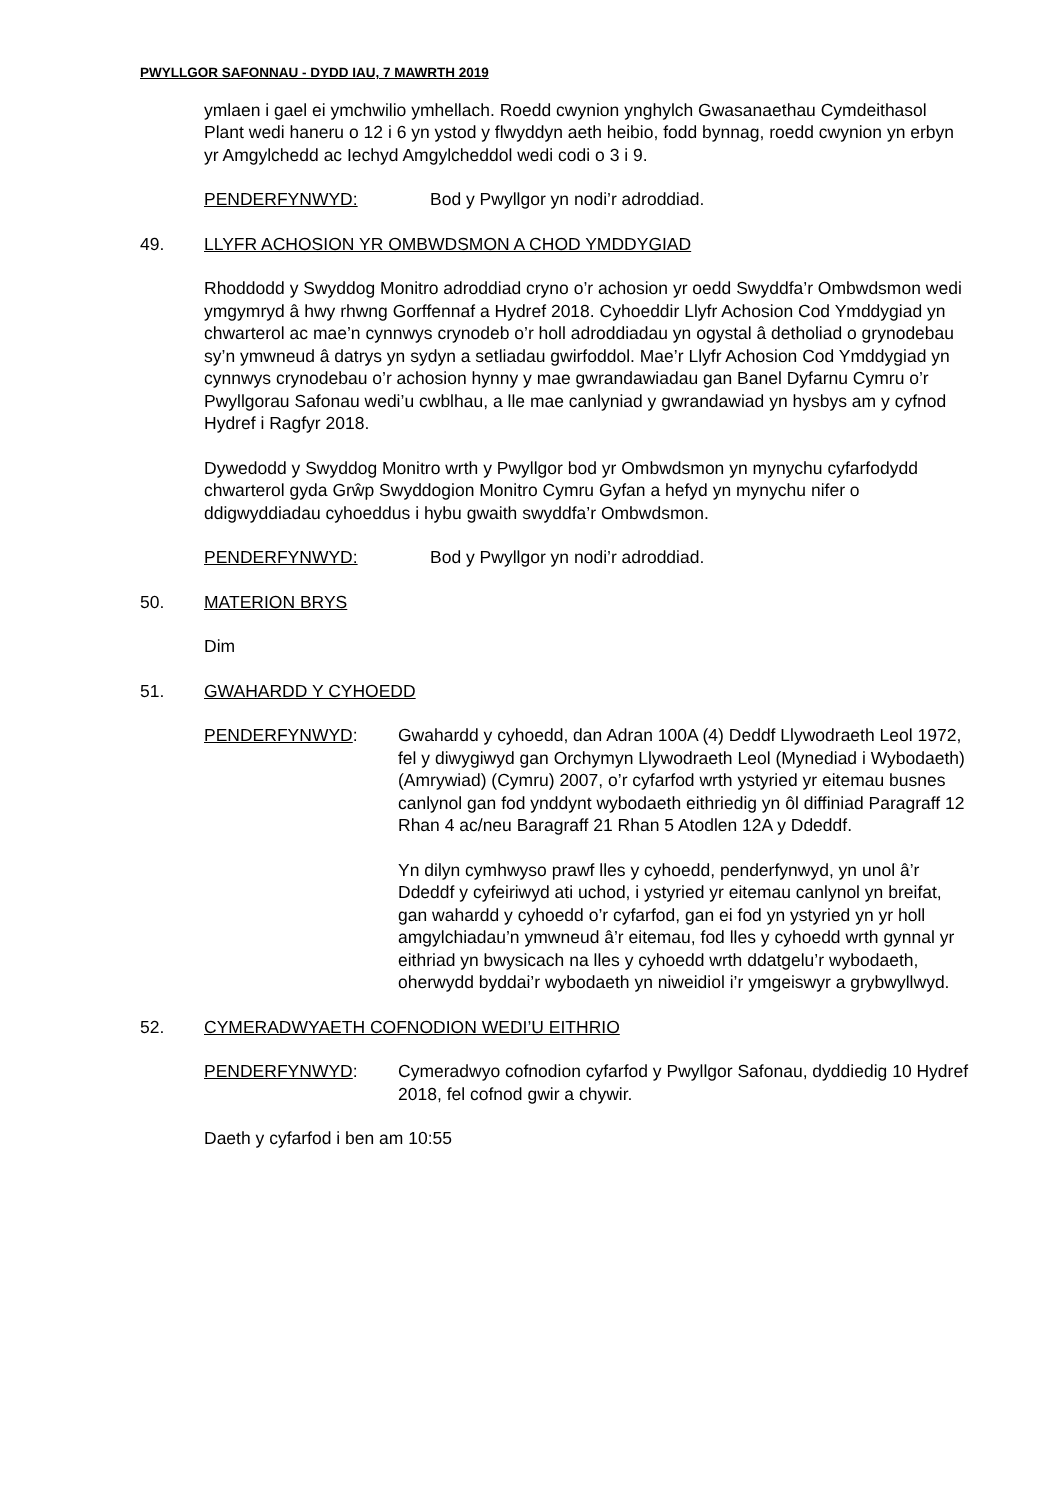PWYLLGOR SAFONNAU - DYDD IAU, 7 MAWRTH 2019
ymlaen i gael ei ymchwilio ymhellach. Roedd cwynion ynghylch Gwasanaethau Cymdeithasol Plant wedi haneru o 12 i 6 yn ystod y flwyddyn aeth heibio, fodd bynnag, roedd cwynion yn erbyn yr Amgylchedd ac Iechyd Amgylcheddol wedi codi o 3 i 9.
PENDERFYNWYD: Bod y Pwyllgor yn nodi’r adroddiad.
49. LLYFR ACHOSION YR OMBWDSMON A CHOD YMDDYGIAD
Rhoddodd y Swyddog Monitro adroddiad cryno o’r achosion yr oedd Swyddfa’r Ombwdsmon wedi ymgymryd â hwy rhwng Gorffennaf a Hydref 2018. Cyhoeddir Llyfr Achosion Cod Ymddygiad yn chwarterol ac mae’n cynnwys crynodeb o’r holl adroddiadau yn ogystal â detholiad o grynodebau sy’n ymwneud â datrys yn sydyn a setliadau gwirfoddol. Mae’r Llyfr Achosion Cod Ymddygiad yn cynnwys crynodebau o’r achosion hynny y mae gwrandawiadau gan Banel Dyfarnu Cymru o’r Pwyllgorau Safonau wedi’u cwblhau, a lle mae canlyniad y gwrandawiad yn hysbys am y cyfnod Hydref i Ragfyr 2018.
Dywedodd y Swyddog Monitro wrth y Pwyllgor bod yr Ombwdsmon yn mynychu cyfarfodydd chwarterol gyda Grŵp Swyddogion Monitro Cymru Gyfan a hefyd yn mynychu nifer o ddigwyddiadau cyhoeddus i hybu gwaith swyddfa’r Ombwdsmon.
PENDERFYNWYD: Bod y Pwyllgor yn nodi’r adroddiad.
50. MATERION BRYS
Dim
51. GWAHARDD Y CYHOEDD
PENDERFYNWYD: Gwahardd y cyhoedd, dan Adran 100A (4) Deddf Llywodraeth Leol 1972, fel y diwygiwyd gan Orchymyn Llywodraeth Leol (Mynediad i Wybodaeth) (Amrywiad) (Cymru) 2007, o’r cyfarfod wrth ystyried yr eitemau busnes canlynol gan fod ynddynt wybodaeth eithriedig yn ôl diffiniad Paragraff 12 Rhan 4 ac/neu Baragraff 21 Rhan 5 Atodlen 12A y Ddeddf.
Yn dilyn cymhwyso prawf lles y cyhoedd, penderfynwyd, yn unol â’r Ddeddf y cyfeiriwyd ati uchod, i ystyried yr eitemau canlynol yn breifat, gan wahardd y cyhoedd o’r cyfarfod, gan ei fod yn ystyried yn yr holl amgylchiadau’n ymwneud â’r eitemau, fod lles y cyhoedd wrth gynnal yr eithriad yn bwysicach na lles y cyhoedd wrth ddatgelu’r wybodaeth, oherwydd byddai’r wybodaeth yn niweidiol i’r ymgeiswyr a grybwyllwyd.
52. CYMERADWYAETH COFNODION WEDI’U EITHRIO
PENDERFYNWYD: Cymeradwyo cofnodion cyfarfod y Pwyllgor Safonau, dyddiedig 10 Hydref 2018, fel cofnod gwir a chywir.
Daeth y cyfarfod i ben am 10:55